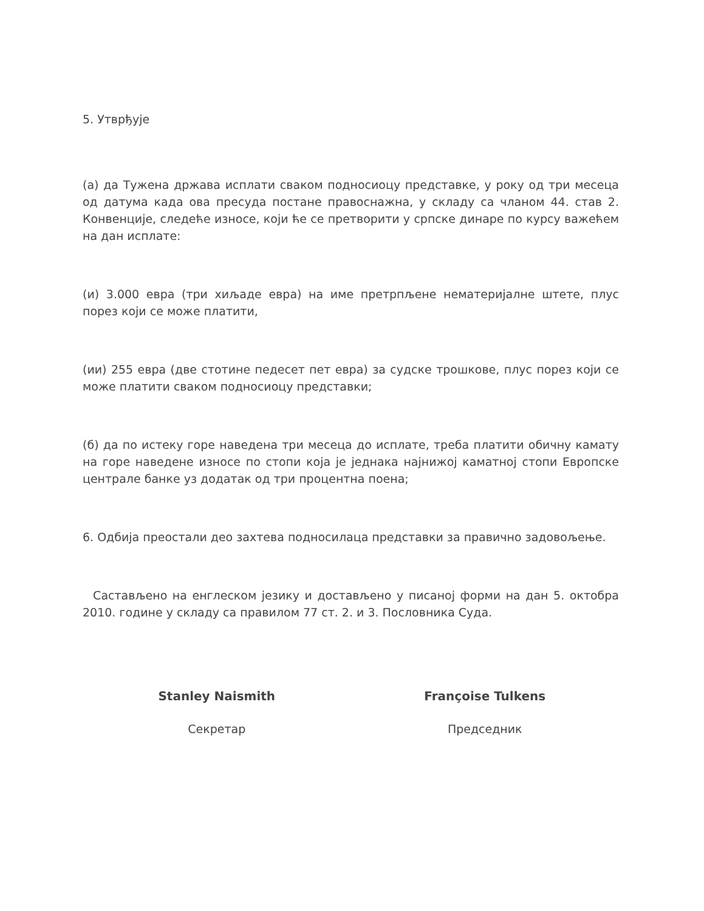5. Утврђује
(а) да Тужена држава исплати сваком подносиоцу представке, у року од три месеца од датума када ова пресуда постане правоснажна, у складу са чланом 44. став 2. Конвенције, следеће износе, који ће се претворити у српске динаре по курсу важећем на дан исплате:
(и) 3.000 евра (три хиљаде евра) на име претрпљене нематеријалне штете, плус порез који се може платити,
(ии) 255 евра (две стотине педесет пет евра) за судске трошкове, плус порез који се може платити сваком подносиоцу представки;
(б) да по истеку горе наведена три месеца до исплате, треба платити обичну камату на горе наведене износе по стопи која је једнака најнижој каматној стопи Европске централе банке уз додатак од три процентна поена;
6. Одбија преостали део захтева подносилаца представки за правично задовољење.
Састављено на енглеском језику и достављено у писаној форми на дан 5. октобра 2010. године у складу са правилом 77 ст. 2. и 3. Пословника Суда.
Stanley Naismith
Секретар
Françoise Tulkens
Председник